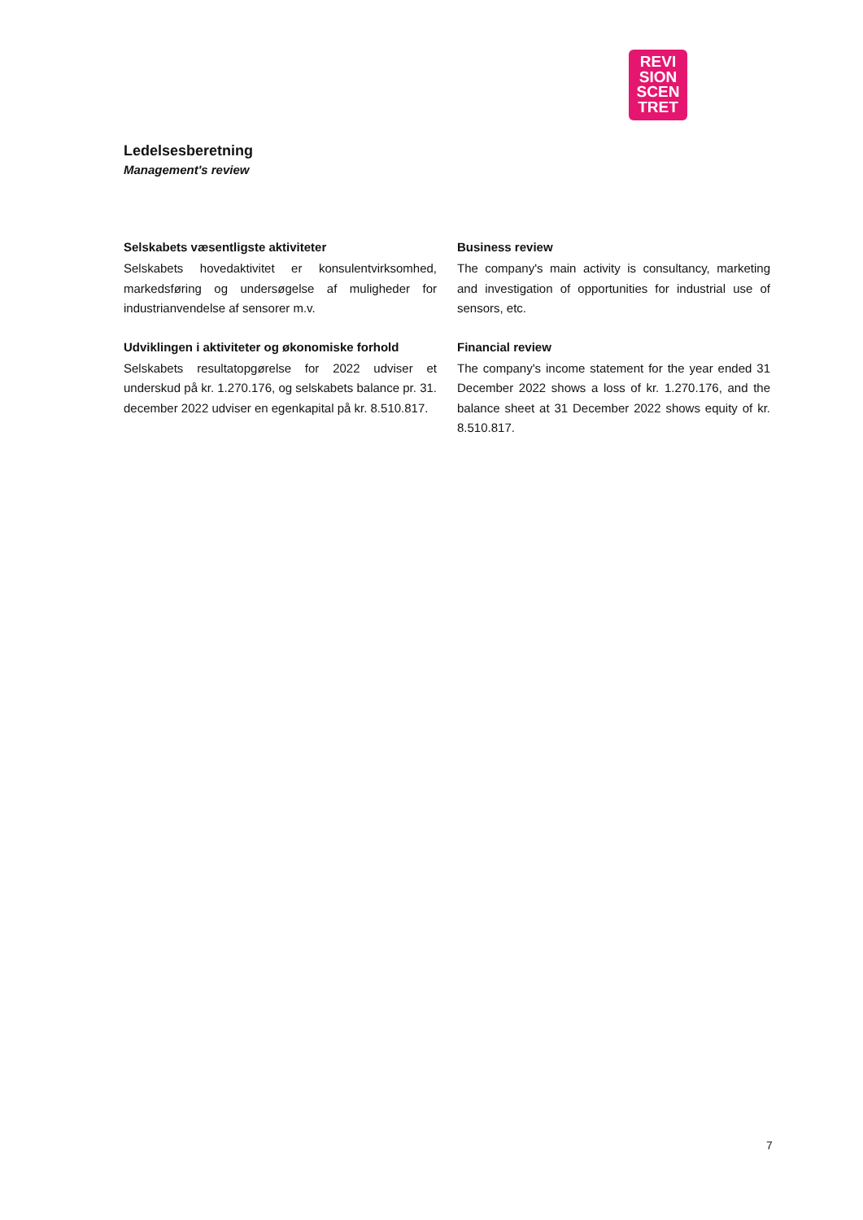REVI
SION
SCEN
TRET
Ledelsesberetning
Management's review
Selskabets væsentligste aktiviteter
Selskabets hovedaktivitet er konsulentvirksomhed, markedsføring og undersøgelse af muligheder for industrianvendelse af sensorer m.v.
Udviklingen i aktiviteter og økonomiske forhold
Selskabets resultatopgørelse for 2022 udviser et underskud på kr. 1.270.176, og selskabets balance pr. 31. december 2022 udviser en egenkapital på kr. 8.510.817.
Business review
The company's main activity is consultancy, marketing and investigation of opportunities for industrial use of sensors, etc.
Financial review
The company's income statement for the year ended 31 December 2022 shows a loss of kr. 1.270.176, and the balance sheet at 31 December 2022 shows equity of kr. 8.510.817.
7